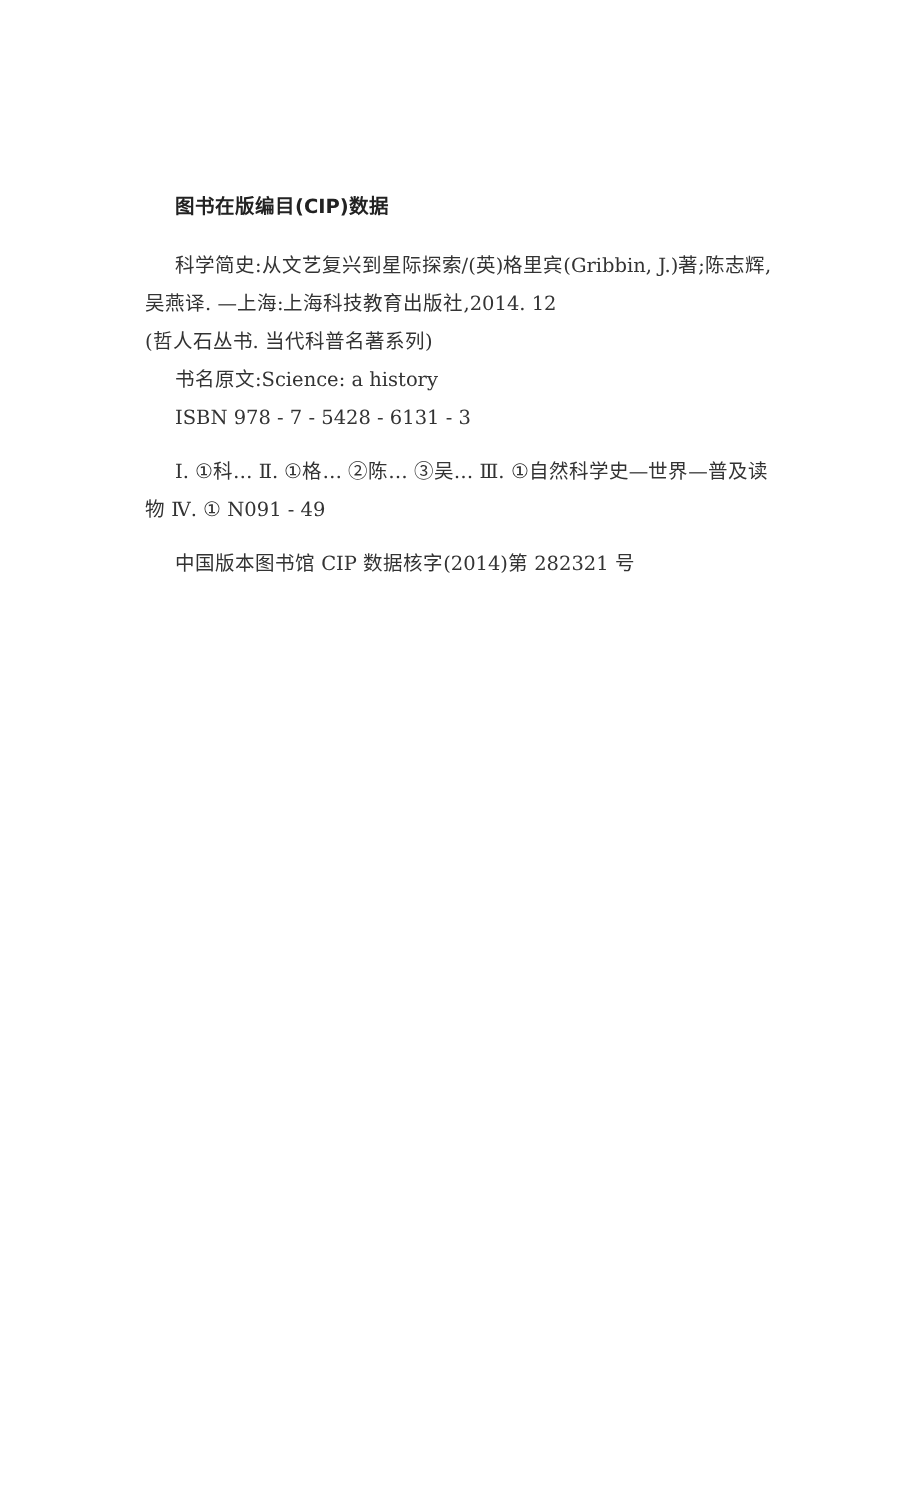图书在版编目(CIP)数据
科学简史:从文艺复兴到星际探索/(英)格里宾(Gribbin, J.)著;陈志辉,吴燕译. —上海:上海科技教育出版社,2014. 12
(哲人石丛书. 当代科普名著系列)
书名原文:Science: a history
ISBN 978 - 7 - 5428 - 6131 - 3
Ⅰ. ①科… Ⅱ. ①格… ②陈… ③吴… Ⅲ. ①自然科学史—世界—普及读物 Ⅳ. ① N091 - 49
中国版本图书馆 CIP 数据核字(2014)第 282321 号